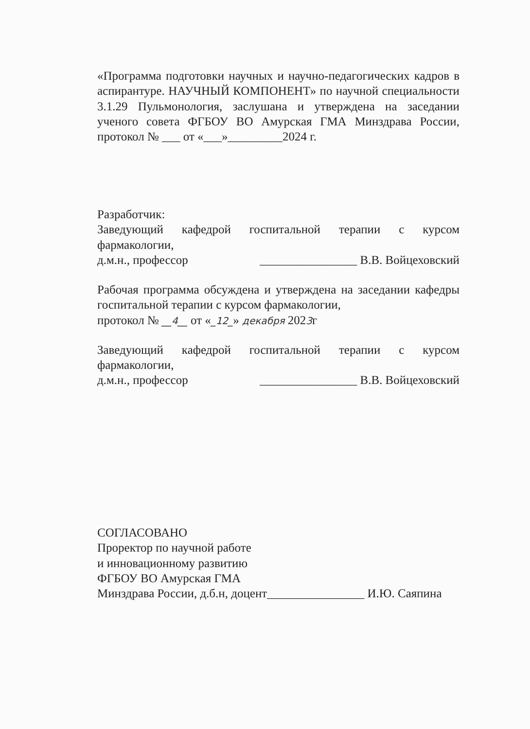«Программа подготовки научных и научно-педагогических кадров в аспирантуре. НАУЧНЫЙ КОМПОНЕНТ» по научной специальности 3.1.29 Пульмонология, заслушана и утверждена на заседании ученого совета ФГБОУ ВО Амурская ГМА Минздрава России, протокол № ___ от «___»_________2024 г.
Разработчик:
Заведующий кафедрой госпитальной терапии с курсом фармакологии,
д.м.н., профессор ________________ В.В. Войцеховский
Рабочая программа обсуждена и утверждена на заседании кафедры госпитальной терапии с курсом фармакологии,
протокол № __4__ от «_12_» декабря 2023г
Заведующий кафедрой госпитальной терапии с курсом фармакологии,
д.м.н., профессор ________________ В.В. Войцеховский
СОГЛАСОВАНО
Проректор по научной работе
и инновационному развитию
ФГБОУ ВО Амурская ГМА
Минздрава России, д.б.н, доцент________________ И.Ю. Саяпина